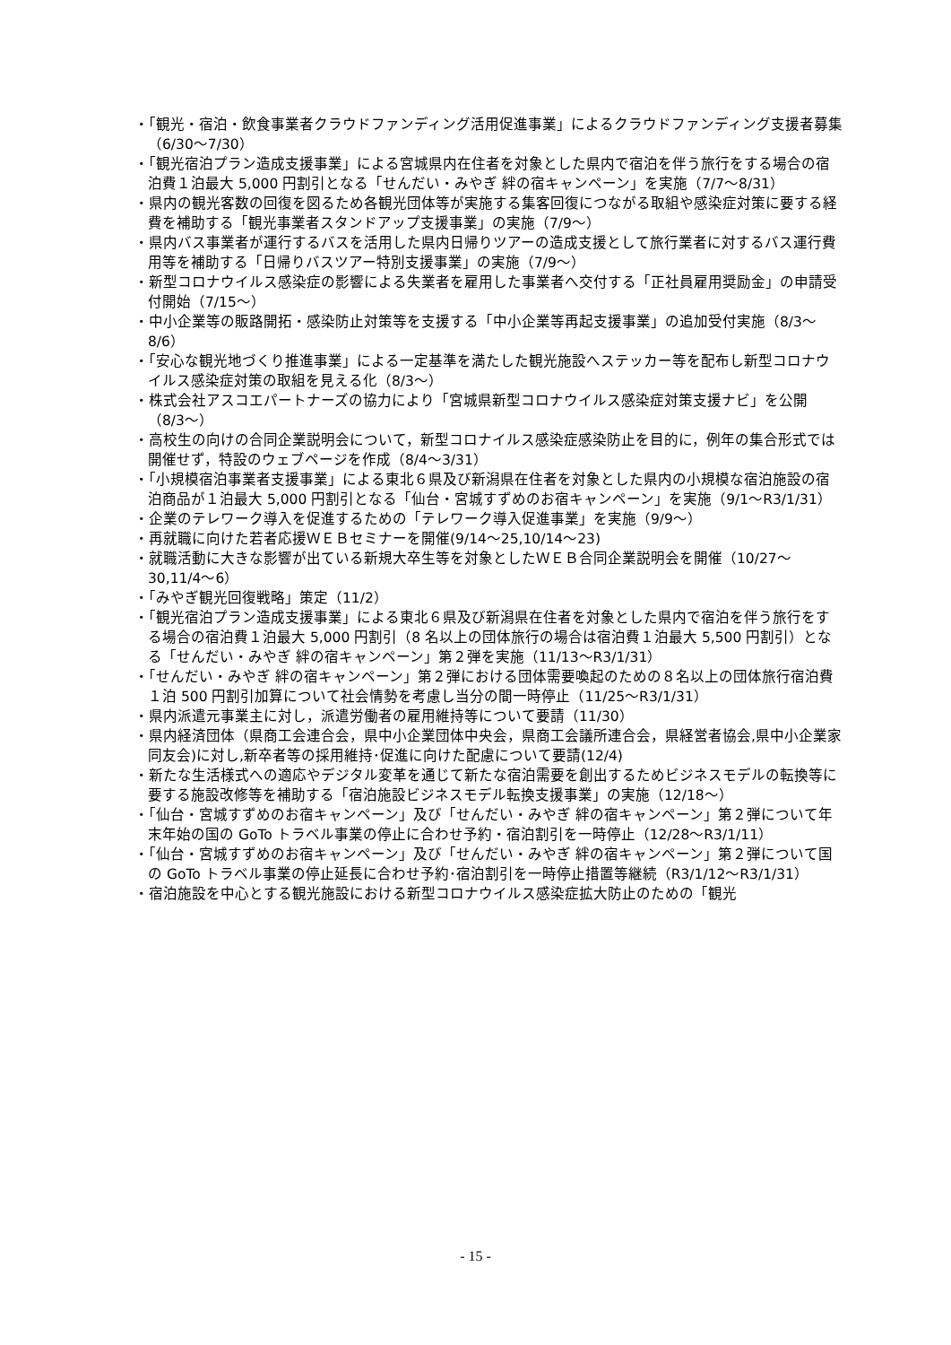・「観光・宿泊・飲食事業者クラウドファンディング活用促進事業」によるクラウドファンディング支援者募集（6/30～7/30）
・「観光宿泊プラン造成支援事業」による宮城県内在住者を対象とした県内で宿泊を伴う旅行をする場合の宿泊費１泊最大 5,000 円割引となる「せんだい・みやぎ 絆の宿キャンペーン」を実施（7/7～8/31）
・県内の観光客数の回復を図るため各観光団体等が実施する集客回復につながる取組や感染症対策に要する経費を補助する「観光事業者スタンドアップ支援事業」の実施（7/9～）
・県内バス事業者が運行するバスを活用した県内日帰りツアーの造成支援として旅行業者に対するバス運行費用等を補助する「日帰りバスツアー特別支援事業」の実施（7/9～）
・新型コロナウイルス感染症の影響による失業者を雇用した事業者へ交付する「正社員雇用奨励金」の申請受付開始（7/15～）
・中小企業等の販路開拓・感染防止対策等を支援する「中小企業等再起支援事業」の追加受付実施（8/3～8/6）
・「安心な観光地づくり推進事業」による一定基準を満たした観光施設へステッカー等を配布し新型コロナウイルス感染症対策の取組を見える化（8/3～）
・株式会社アスコエパートナーズの協力により「宮城県新型コロナウイルス感染症対策支援ナビ」を公開（8/3～）
・高校生の向けの合同企業説明会について，新型コロナイルス感染症感染防止を目的に，例年の集合形式では開催せず，特設のウェブページを作成（8/4～3/31）
・「小規模宿泊事業者支援事業」による東北６県及び新潟県在住者を対象とした県内の小規模な宿泊施設の宿泊商品が１泊最大 5,000 円割引となる「仙台・宮城すずめのお宿キャンペーン」を実施（9/1～R3/1/31）
・企業のテレワーク導入を促進するための「テレワーク導入促進事業」を実施（9/9～）
・再就職に向けた若者応援ＷＥＢセミナーを開催(9/14～25,10/14～23)
・就職活動に大きな影響が出ている新規大卒生等を対象としたＷＥＢ合同企業説明会を開催（10/27～30,11/4～6）
・「みやぎ観光回復戦略」策定（11/2）
・「観光宿泊プラン造成支援事業」による東北６県及び新潟県在住者を対象とした県内で宿泊を伴う旅行をする場合の宿泊費１泊最大 5,000 円割引（8 名以上の団体旅行の場合は宿泊費１泊最大 5,500 円割引）となる「せんだい・みやぎ 絆の宿キャンペーン」第２弾を実施（11/13～R3/1/31）
・「せんだい・みやぎ 絆の宿キャンペーン」第２弾における団体需要喚起のための８名以上の団体旅行宿泊費１泊 500 円割引加算について社会情勢を考慮し当分の間一時停止（11/25～R3/1/31）
・県内派遣元事業主に対し，派遣労働者の雇用維持等について要請（11/30）
・県内経済団体（県商工会連合会，県中小企業団体中央会，県商工会議所連合会，県経営者協会,県中小企業家同友会)に対し,新卒者等の採用維持･促進に向けた配慮について要請(12/4)
・新たな生活様式への適応やデジタル変革を通じて新たな宿泊需要を創出するためビジネスモデルの転換等に要する施設改修等を補助する「宿泊施設ビジネスモデル転換支援事業」の実施（12/18～）
・「仙台・宮城すずめのお宿キャンペーン」及び「せんだい・みやぎ 絆の宿キャンペーン」第２弾について年末年始の国の GoTo トラベル事業の停止に合わせ予約・宿泊割引を一時停止（12/28～R3/1/11）
・「仙台・宮城すずめのお宿キャンペーン」及び「せんだい・みやぎ 絆の宿キャンペーン」第２弾について国の GoTo トラベル事業の停止延長に合わせ予約･宿泊割引を一時停止措置等継続（R3/1/12～R3/1/31）
・宿泊施設を中心とする観光施設における新型コロナウイルス感染症拡大防止のための「観光
- 15 -